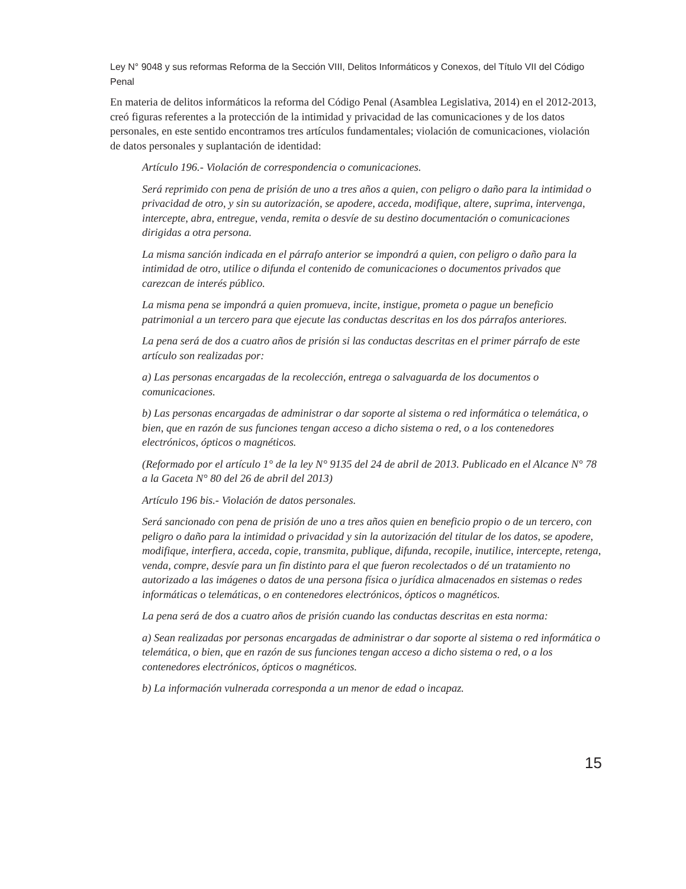Ley N° 9048 y sus reformas Reforma de la Sección VIII, Delitos Informáticos y Conexos, del Título VII del Código Penal
En materia de delitos informáticos la reforma del Código Penal (Asamblea Legislativa, 2014) en el 2012-2013, creó figuras referentes a la protección de la intimidad y privacidad de las comunicaciones y de los datos personales, en este sentido encontramos tres artículos fundamentales; violación de comunicaciones, violación de datos personales y suplantación de identidad:
Artículo 196.- Violación de correspondencia o comunicaciones.
Será reprimido con pena de prisión de uno a tres años a quien, con peligro o daño para la intimidad o privacidad de otro, y sin su autorización, se apodere, acceda, modifique, altere, suprima, intervenga, intercepte, abra, entregue, venda, remita o desvíe de su destino documentación o comunicaciones dirigidas a otra persona.
La misma sanción indicada en el párrafo anterior se impondrá a quien, con peligro o daño para la intimidad de otro, utilice o difunda el contenido de comunicaciones o documentos privados que carezcan de interés público.
La misma pena se impondrá a quien promueva, incite, instigue, prometa o pague un beneficio patrimonial a un tercero para que ejecute las conductas descritas en los dos párrafos anteriores.
La pena será de dos a cuatro años de prisión si las conductas descritas en el primer párrafo de este artículo son realizadas por:
a) Las personas encargadas de la recolección, entrega o salvaguarda de los documentos o comunicaciones.
b) Las personas encargadas de administrar o dar soporte al sistema o red informática o telemática, o bien, que en razón de sus funciones tengan acceso a dicho sistema o red, o a los contenedores electrónicos, ópticos o magnéticos.
(Reformado por el artículo 1° de la ley N° 9135 del 24 de abril de 2013. Publicado en el Alcance N° 78 a la Gaceta N° 80 del 26 de abril del 2013)
Artículo 196 bis.- Violación de datos personales.
Será sancionado con pena de prisión de uno a tres años quien en beneficio propio o de un tercero, con peligro o daño para la intimidad o privacidad y sin la autorización del titular de los datos, se apodere, modifique, interfiera, acceda, copie, transmita, publique, difunda, recopile, inutilice, intercepte, retenga, venda, compre, desvíe para un fin distinto para el que fueron recolectados o dé un tratamiento no autorizado a las imágenes o datos de una persona física o jurídica almacenados en sistemas o redes informáticas o telemáticas, o en contenedores electrónicos, ópticos o magnéticos.
La pena será de dos a cuatro años de prisión cuando las conductas descritas en esta norma:
a) Sean realizadas por personas encargadas de administrar o dar soporte al sistema o red informática o telemática, o bien, que en razón de sus funciones tengan acceso a dicho sistema o red, o a los contenedores electrónicos, ópticos o magnéticos.
b) La información vulnerada corresponda a un menor de edad o incapaz.
15